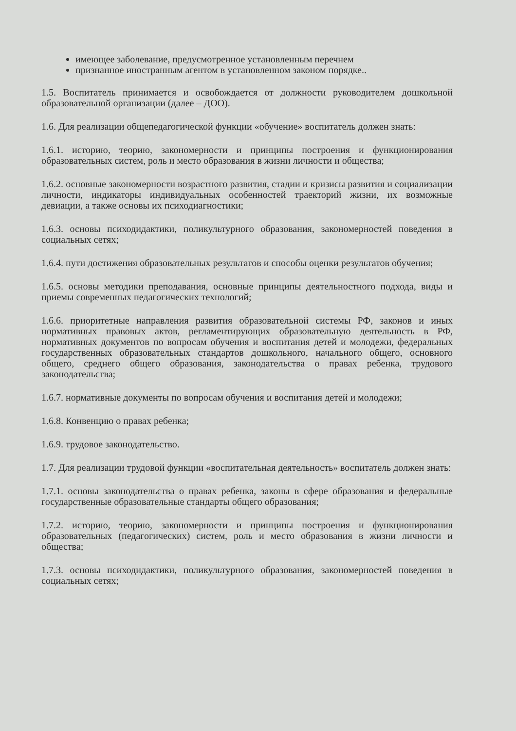имеющее заболевание, предусмотренное установленным перечнем
признанное иностранным агентом в установленном законом порядке..
1.5. Воспитатель принимается и освобождается от должности руководителем дошкольной образовательной организации (далее – ДОО).
1.6. Для реализации общепедагогической функции «обучение» воспитатель должен знать:
1.6.1. историю, теорию, закономерности и принципы построения и функционирования образовательных систем, роль и место образования в жизни личности и общества;
1.6.2. основные закономерности возрастного развития, стадии и кризисы развития и социализации личности, индикаторы индивидуальных особенностей траекторий жизни, их возможные девиации, а также основы их психодиагностики;
1.6.3. основы психодидактики, поликультурного образования, закономерностей поведения в социальных сетях;
1.6.4. пути достижения образовательных результатов и способы оценки результатов обучения;
1.6.5. основы методики преподавания, основные принципы деятельностного подхода, виды и приемы современных педагогических технологий;
1.6.6. приоритетные направления развития образовательной системы РФ, законов и иных нормативных правовых актов, регламентирующих образовательную деятельность в РФ, нормативных документов по вопросам обучения и воспитания детей и молодежи, федеральных государственных образовательных стандартов дошкольного, начального общего, основного общего, среднего общего образования, законодательства о правах ребенка, трудового законодательства;
1.6.7. нормативные документы по вопросам обучения и воспитания детей и молодежи;
1.6.8. Конвенцию о правах ребенка;
1.6.9. трудовое законодательство.
1.7. Для реализации трудовой функции «воспитательная деятельность» воспитатель должен знать:
1.7.1. основы законодательства о правах ребенка, законы в сфере образования и федеральные государственные образовательные стандарты общего образования;
1.7.2. историю, теорию, закономерности и принципы построения и функционирования образовательных (педагогических) систем, роль и место образования в жизни личности и общества;
1.7.3. основы психодидактики, поликультурного образования, закономерностей поведения в социальных сетях;